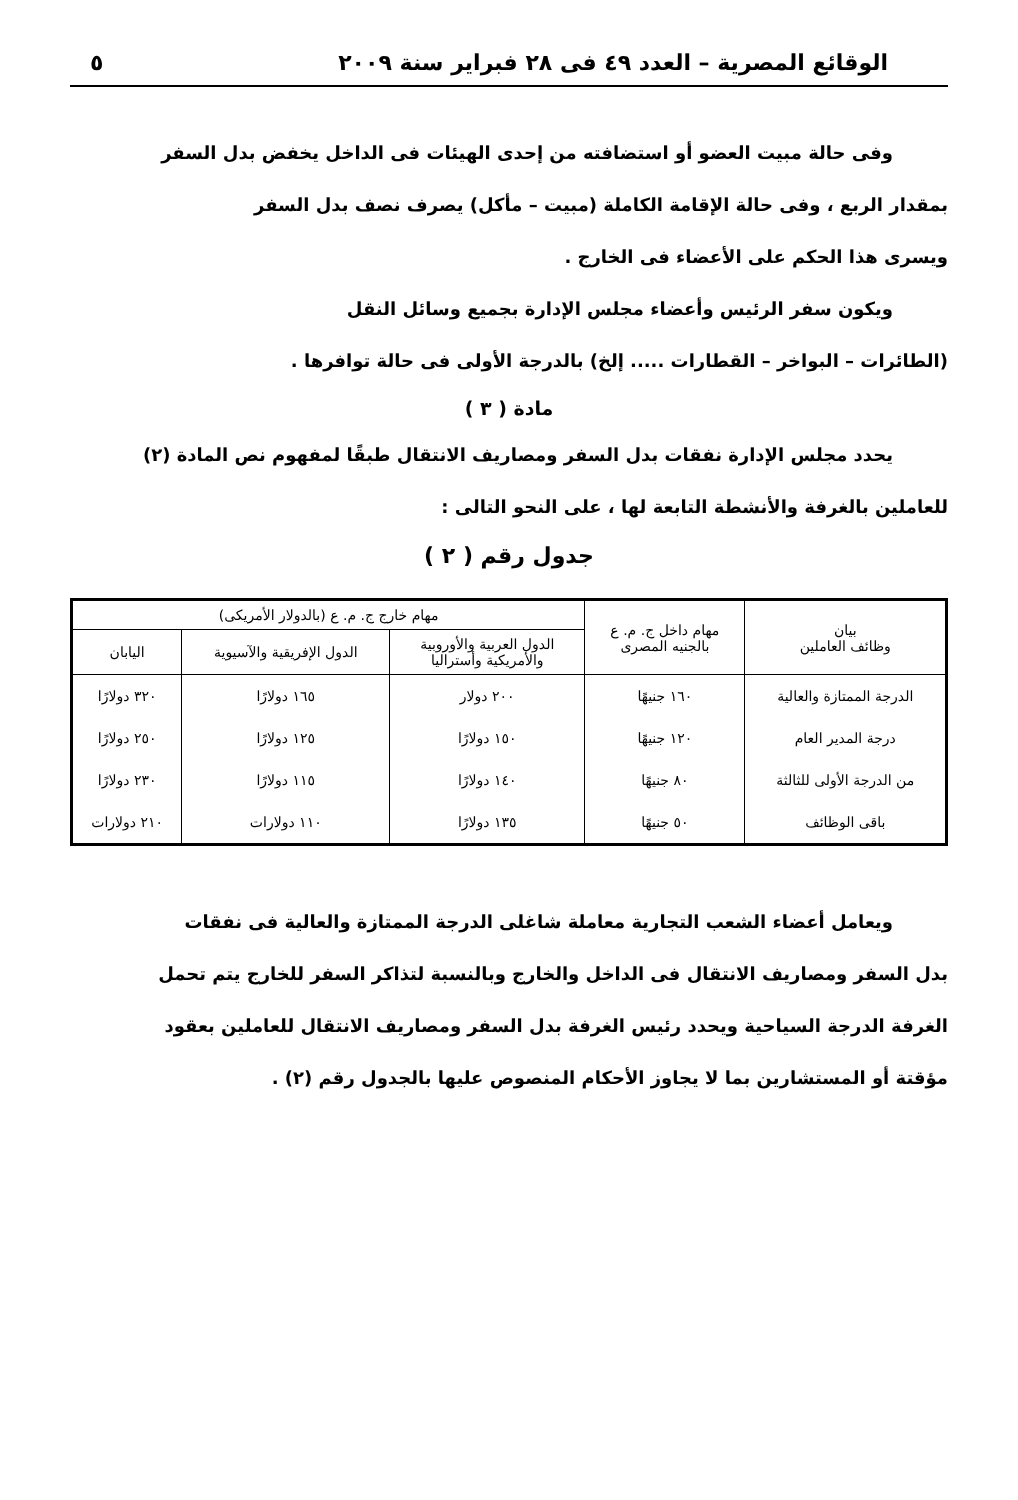الوقائع المصرية – العدد ٤٩ فى ٢٨ فبراير سنة ٢٠٠٩ ٥
وفى حالة مبيت العضو أو استضافته من إحدى الهيئات فى الداخل يخفض بدل السفر
بمقدار الربع ، وفى حالة الإقامة الكاملة (مبيت – مأكل) يصرف نصف بدل السفر
ويسرى هذا الحكم على الأعضاء فى الخارج .
ويكون سفر الرئيس وأعضاء مجلس الإدارة بجميع وسائل النقل
(الطائرات – البواخر – القطارات ..... إلخ) بالدرجة الأولى فى حالة توافرها .
مادة ( ٣ )
يحدد مجلس الإدارة نفقات بدل السفر ومصاريف الانتقال طبقًا لمفهوم نص المادة (٢)
للعاملين بالغرفة والأنشطة التابعة لها ، على النحو التالى :
جدول رقم ( ٢ )
| بيان وظائف العاملين | مهام داخل ج. م. ع بالجنيه المصرى | مهام خارج ج. م. ع (بالدولار الأمريكى) | | |
| --- | --- | --- | --- | --- |
| | | الدول العربية والأوروبية والأمريكية وأستراليا | الدول الإفريقية والآسيوية | اليابان |
| الدرجة الممتازة والعالية | ١٦٠ جنيهًا | ٢٠٠ دولار | ١٦٥ دولارًا | ٣٢٠ دولارًا |
| درجة المدير العام | ١٢٠ جنيهًا | ١٥٠ دولارًا | ١٢٥ دولارًا | ٢٥٠ دولارًا |
| من الدرجة الأولى للثالثة | ٨٠ جنيهًا | ١٤٠ دولارًا | ١١٥ دولارًا | ٢٣٠ دولارًا |
| باقى الوظائف | ٥٠ جنيهًا | ١٣٥ دولارًا | ١١٠ دولارات | ٢١٠ دولارات |
ويعامل أعضاء الشعب التجارية معاملة شاغلى الدرجة الممتازة والعالية فى نفقات
بدل السفر ومصاريف الانتقال فى الداخل والخارج وبالنسبة لتذاكر السفر للخارج يتم تحمل
الغرفة الدرجة السياحية ويحدد رئيس الغرفة بدل السفر ومصاريف الانتقال للعاملين بعقود
مؤقتة أو المستشارين بما لا يجاوز الأحكام المنصوص عليها بالجدول رقم (٢) .